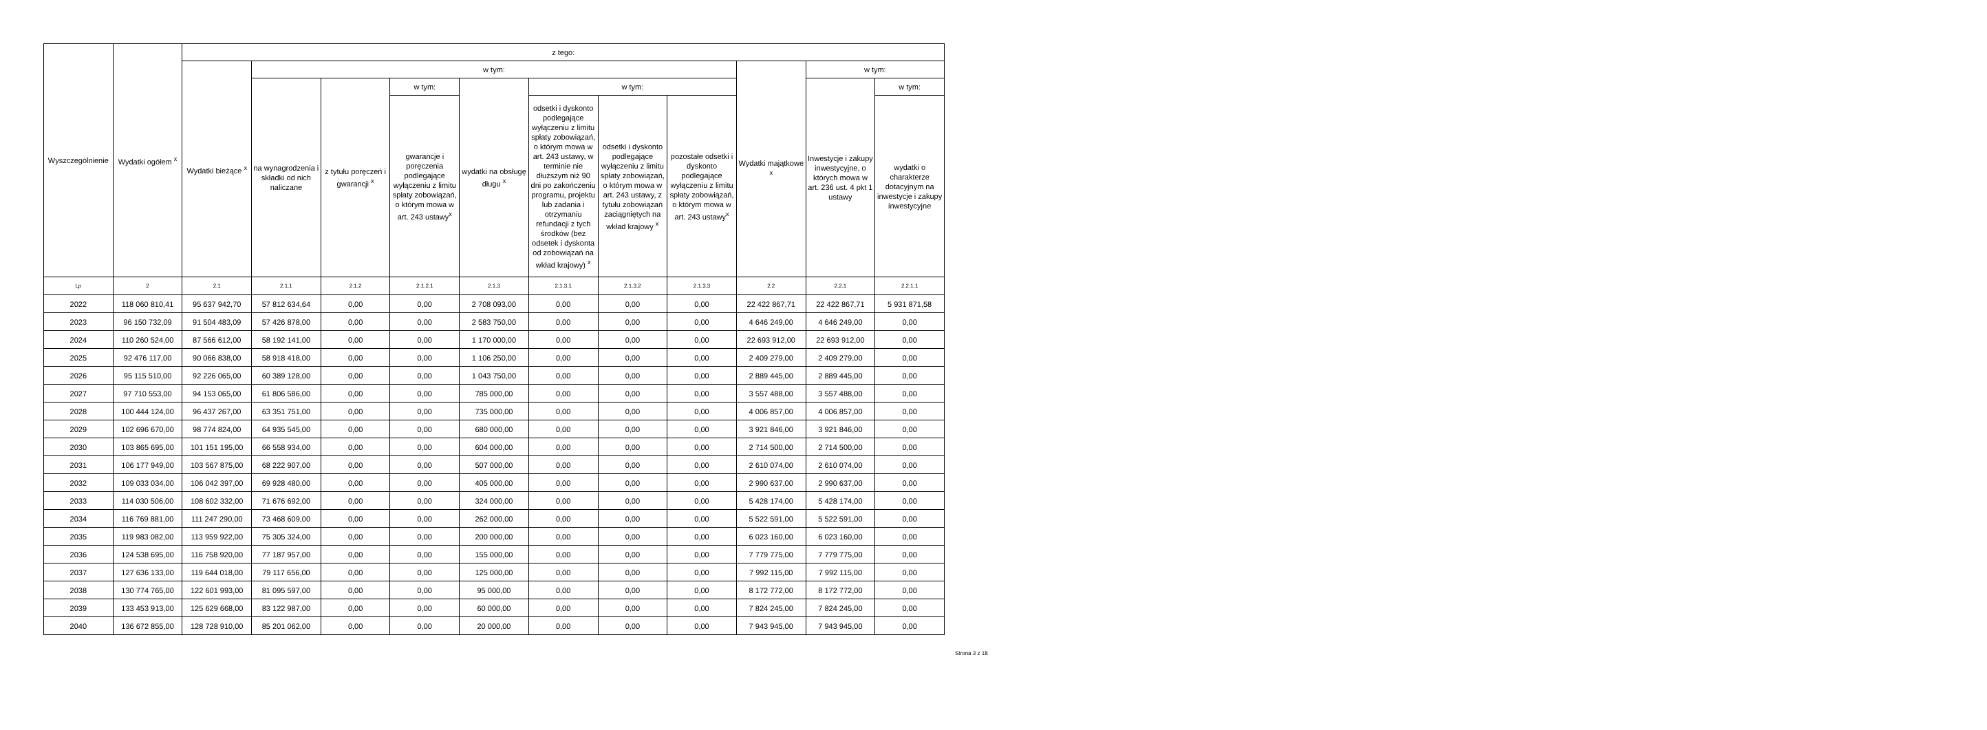| Wyszczególnienie | Wydatki ogółem <sup>x</sup> | z tego: | | | | | | | | | | |
| --- | --- | --- | --- | --- | --- | --- | --- | --- | --- | --- | --- | --- |
| | | Wydatki bieżące <sup>x</sup> | w tym: | | | | | | | Wydatki majątkowe <sup>x</sup> | w tym: | |
| | | | na wynagrodzenia i składki od nich naliczane | z tytułu poręczeń i gwarancji <sup>x</sup> | w tym: | wydatki na obsługę długu <sup>x</sup> | w tym: | | | | Inwestycje i zakupy inwestycyjne, o których mowa w art. 236 ust. 4 pkt 1 ustawy | w tym: |
| | | | | | gwarancje i poręczenia podlegające wyłączeniu z limitu spłaty zobowiązań, o którym mowa w art. 243 ustawy<sup>x</sup> | | odsetki i dyskonto podlegające wyłączeniu z limitu spłaty zobowiązań, o którym mowa w art. 243 ustawy, w terminie nie dłuższym niż 90 dni po zakończeniu programu, projektu lub zadania i otrzymaniu refundacji z tych środków (bez odsetek i dyskonta od zobowiązań na wkład krajowy) <sup>x</sup> | odsetki i dyskonto podlegające wyłączeniu z limitu spłaty zobowiązań, o którym mowa w art. 243 ustawy, z tytułu zobowiązań zaciągniętych na wkład krajowy <sup>x</sup> | pozostałe odsetki i dyskonto podlegające wyłączeniu z limitu spłaty zobowiązań, o którym mowa w art. 243 ustawy<sup>x</sup> | | | wydatki o charakterze dotacyjnym na inwestycje i zakupy inwestycyjne |
| Lp | 2 | 2.1 | 2.1.1 | 2.1.2 | 2.1.2.1 | 2.1.3 | 2.1.3.1 | 2.1.3.2 | 2.1.3.3 | 2.2 | 2.2.1 | 2.2.1.1 |
| 2022 | 118 060 810,41 | 95 637 942,70 | 57 812 634,64 | 0,00 | 0,00 | 2 708 093,00 | 0,00 | 0,00 | 0,00 | 22 422 867,71 | 22 422 867,71 | 5 931 871,58 |
| 2023 | 96 150 732,09 | 91 504 483,09 | 57 426 878,00 | 0,00 | 0,00 | 2 583 750,00 | 0,00 | 0,00 | 0,00 | 4 646 249,00 | 4 646 249,00 | 0,00 |
| 2024 | 110 260 524,00 | 87 566 612,00 | 58 192 141,00 | 0,00 | 0,00 | 1 170 000,00 | 0,00 | 0,00 | 0,00 | 22 693 912,00 | 22 693 912,00 | 0,00 |
| 2025 | 92 476 117,00 | 90 066 838,00 | 58 918 418,00 | 0,00 | 0,00 | 1 106 250,00 | 0,00 | 0,00 | 0,00 | 2 409 279,00 | 2 409 279,00 | 0,00 |
| 2026 | 95 115 510,00 | 92 226 065,00 | 60 389 128,00 | 0,00 | 0,00 | 1 043 750,00 | 0,00 | 0,00 | 0,00 | 2 889 445,00 | 2 889 445,00 | 0,00 |
| 2027 | 97 710 553,00 | 94 153 065,00 | 61 806 586,00 | 0,00 | 0,00 | 785 000,00 | 0,00 | 0,00 | 0,00 | 3 557 488,00 | 3 557 488,00 | 0,00 |
| 2028 | 100 444 124,00 | 96 437 267,00 | 63 351 751,00 | 0,00 | 0,00 | 735 000,00 | 0,00 | 0,00 | 0,00 | 4 006 857,00 | 4 006 857,00 | 0,00 |
| 2029 | 102 696 670,00 | 98 774 824,00 | 64 935 545,00 | 0,00 | 0,00 | 680 000,00 | 0,00 | 0,00 | 0,00 | 3 921 846,00 | 3 921 846,00 | 0,00 |
| 2030 | 103 865 695,00 | 101 151 195,00 | 66 558 934,00 | 0,00 | 0,00 | 604 000,00 | 0,00 | 0,00 | 0,00 | 2 714 500,00 | 2 714 500,00 | 0,00 |
| 2031 | 106 177 949,00 | 103 567 875,00 | 68 222 907,00 | 0,00 | 0,00 | 507 000,00 | 0,00 | 0,00 | 0,00 | 2 610 074,00 | 2 610 074,00 | 0,00 |
| 2032 | 109 033 034,00 | 106 042 397,00 | 69 928 480,00 | 0,00 | 0,00 | 405 000,00 | 0,00 | 0,00 | 0,00 | 2 990 637,00 | 2 990 637,00 | 0,00 |
| 2033 | 114 030 506,00 | 108 602 332,00 | 71 676 692,00 | 0,00 | 0,00 | 324 000,00 | 0,00 | 0,00 | 0,00 | 5 428 174,00 | 5 428 174,00 | 0,00 |
| 2034 | 116 769 881,00 | 111 247 290,00 | 73 468 609,00 | 0,00 | 0,00 | 262 000,00 | 0,00 | 0,00 | 0,00 | 5 522 591,00 | 5 522 591,00 | 0,00 |
| 2035 | 119 983 082,00 | 113 959 922,00 | 75 305 324,00 | 0,00 | 0,00 | 200 000,00 | 0,00 | 0,00 | 0,00 | 6 023 160,00 | 6 023 160,00 | 0,00 |
| 2036 | 124 538 695,00 | 116 758 920,00 | 77 187 957,00 | 0,00 | 0,00 | 155 000,00 | 0,00 | 0,00 | 0,00 | 7 779 775,00 | 7 779 775,00 | 0,00 |
| 2037 | 127 636 133,00 | 119 644 018,00 | 79 117 656,00 | 0,00 | 0,00 | 125 000,00 | 0,00 | 0,00 | 0,00 | 7 992 115,00 | 7 992 115,00 | 0,00 |
| 2038 | 130 774 765,00 | 122 601 993,00 | 81 095 597,00 | 0,00 | 0,00 | 95 000,00 | 0,00 | 0,00 | 0,00 | 8 172 772,00 | 8 172 772,00 | 0,00 |
| 2039 | 133 453 913,00 | 125 629 668,00 | 83 122 987,00 | 0,00 | 0,00 | 60 000,00 | 0,00 | 0,00 | 0,00 | 7 824 245,00 | 7 824 245,00 | 0,00 |
| 2040 | 136 672 855,00 | 128 728 910,00 | 85 201 062,00 | 0,00 | 0,00 | 20 000,00 | 0,00 | 0,00 | 0,00 | 7 943 945,00 | 7 943 945,00 | 0,00 |
Strona 3 z 18